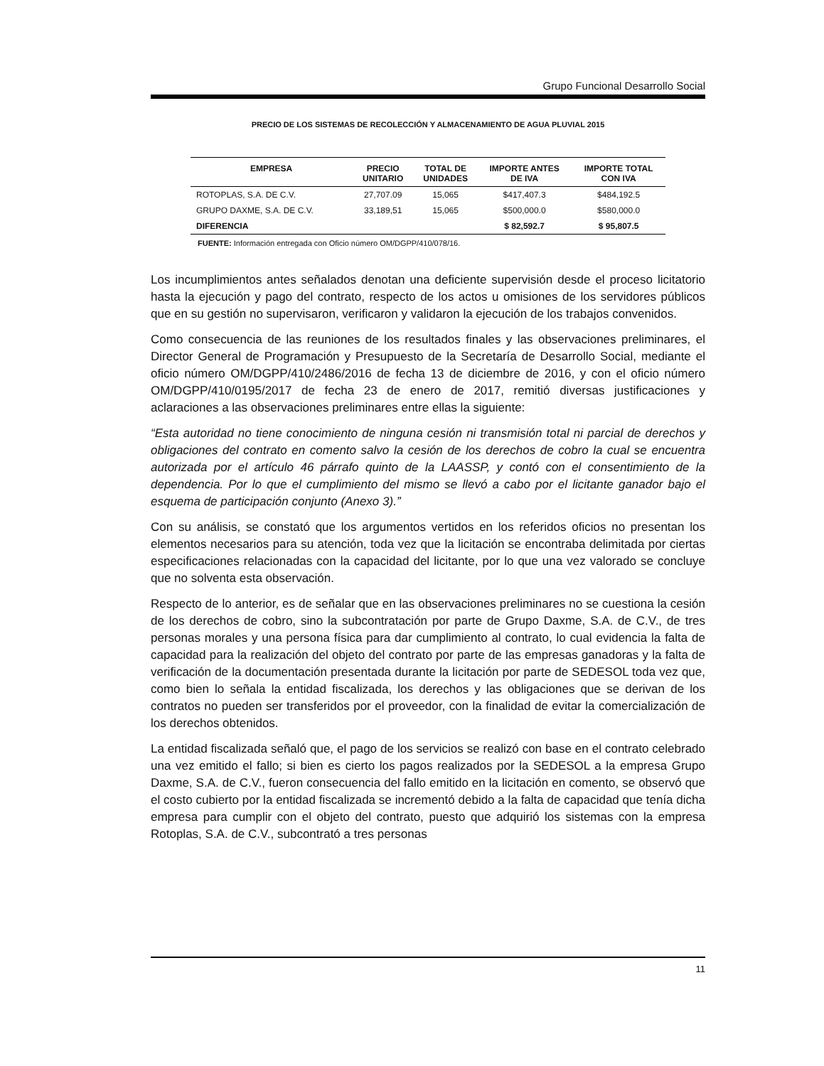Grupo Funcional Desarrollo Social
PRECIO DE LOS SISTEMAS DE RECOLECCIÓN Y ALMACENAMIENTO DE AGUA PLUVIAL 2015
| EMPRESA | PRECIO UNITARIO | TOTAL DE UNIDADES | IMPORTE ANTES DE IVA | IMPORTE TOTAL CON IVA |
| --- | --- | --- | --- | --- |
| ROTOPLAS, S.A. DE C.V. | 27,707.09 | 15,065 | $417,407.3 | $484,192.5 |
| GRUPO DAXME, S.A. DE C.V. | 33,189,51 | 15,065 | $500,000.0 | $580,000.0 |
| DIFERENCIA | | | $ 82,592.7 | $ 95,807.5 |
FUENTE: Información entregada con Oficio número OM/DGPP/410/078/16.
Los incumplimientos antes señalados denotan una deficiente supervisión desde el proceso licitatorio hasta la ejecución y pago del contrato, respecto de los actos u omisiones de los servidores públicos que en su gestión no supervisaron, verificaron y validaron la ejecución de los trabajos convenidos.
Como consecuencia de las reuniones de los resultados finales y las observaciones preliminares, el Director General de Programación y Presupuesto de la Secretaría de Desarrollo Social, mediante el oficio número OM/DGPP/410/2486/2016 de fecha 13 de diciembre de 2016, y con el oficio número OM/DGPP/410/0195/2017 de fecha 23 de enero de 2017, remitió diversas justificaciones y aclaraciones a las observaciones preliminares entre ellas la siguiente:
“Esta autoridad no tiene conocimiento de ninguna cesión ni transmisión total ni parcial de derechos y obligaciones del contrato en comento salvo la cesión de los derechos de cobro la cual se encuentra autorizada por el artículo 46 párrafo quinto de la LAASSP, y contó con el consentimiento de la dependencia. Por lo que el cumplimiento del mismo se llevó a cabo por el licitante ganador bajo el esquema de participación conjunto (Anexo 3).”
Con su análisis, se constató que los argumentos vertidos en los referidos oficios no presentan los elementos necesarios para su atención, toda vez que la licitación se encontraba delimitada por ciertas especificaciones relacionadas con la capacidad del licitante, por lo que una vez valorado se concluye que no solventa esta observación.
Respecto de lo anterior, es de señalar que en las observaciones preliminares no se cuestiona la cesión de los derechos de cobro, sino la subcontratación por parte de Grupo Daxme, S.A. de C.V., de tres personas morales y una persona física para dar cumplimiento al contrato, lo cual evidencia la falta de capacidad para la realización del objeto del contrato por parte de las empresas ganadoras y la falta de verificación de la documentación presentada durante la licitación por parte de SEDESOL toda vez que, como bien lo señala la entidad fiscalizada, los derechos y las obligaciones que se derivan de los contratos no pueden ser transferidos por el proveedor, con la finalidad de evitar la comercialización de los derechos obtenidos.
La entidad fiscalizada señaló que, el pago de los servicios se realizó con base en el contrato celebrado una vez emitido el fallo; si bien es cierto los pagos realizados por la SEDESOL a la empresa Grupo Daxme, S.A. de C.V., fueron consecuencia del fallo emitido en la licitación en comento, se observó que el costo cubierto por la entidad fiscalizada se incrementó debido a la falta de capacidad que tenía dicha empresa para cumplir con el objeto del contrato, puesto que adquirió los sistemas con la empresa Rotoplas, S.A. de C.V., subcontrató a tres personas
11